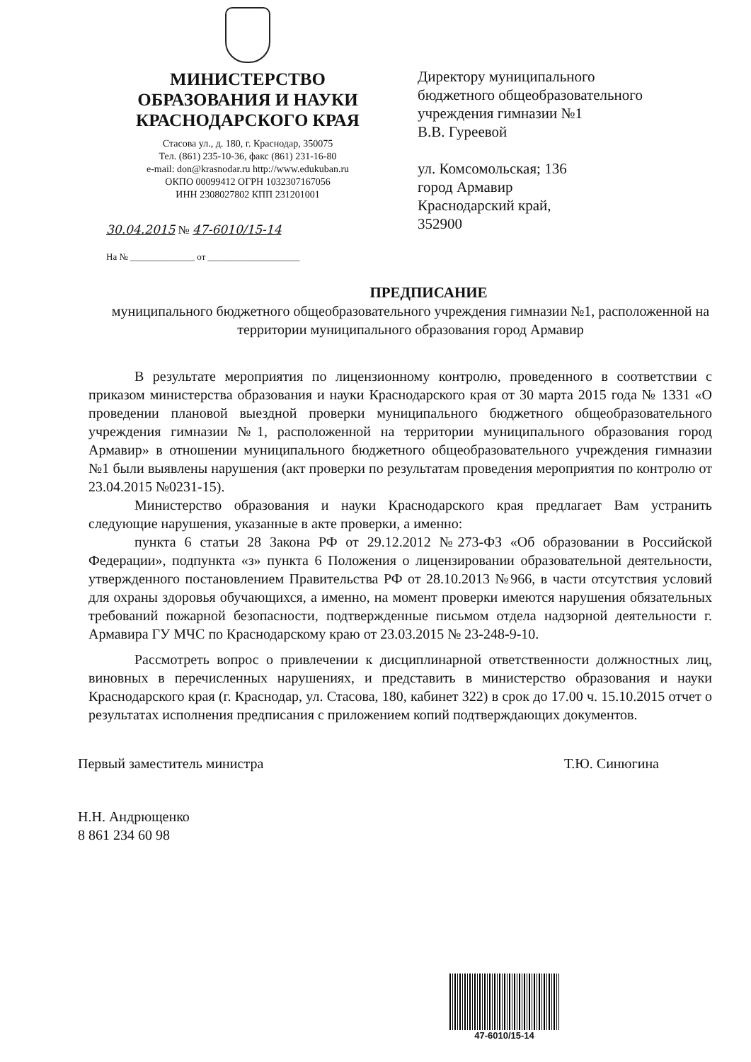МИНИСТЕРСТВО
ОБРАЗОВАНИЯ И НАУКИ
КРАСНОДАРСКОГО КРАЯ
Стасова ул., д. 180, г. Краснодар, 350075
Тел. (861) 235-10-36, факс (861) 231-16-80
e-mail: don@krasnodar.ru http://www.edukuban.ru
ОКПО 00099412 ОГРН 1032307167056
ИНН 2308027802 КПП 231201001
30.04.2015 № 47-6010/15-14
На № ______________ от ____________________
Директору муниципального
бюджетного общеобразовательного
учреждения гимназии №1
В.В. Гуреевой
ул. Комсомольская; 136
город Армавир
Краснодарский край,
352900
ПРЕДПИСАНИЕ
муниципального бюджетного общеобразовательного учреждения гимназии №1, расположенной на территории муниципального образования город Армавир
В результате мероприятия по лицензионному контролю, проведенного в соответствии с приказом министерства образования и науки Краснодарского края от 30 марта 2015 года № 1331 «О проведении плановой выездной проверки муниципального бюджетного общеобразовательного учреждения гимназии №1, расположенной на территории муниципального образования город Армавир» в отношении муниципального бюджетного общеобразовательного учреждения гимназии №1 были выявлены нарушения (акт проверки по результатам проведения мероприятия по контролю от 23.04.2015 №0231-15).
Министерство образования и науки Краснодарского края предлагает Вам устранить следующие нарушения, указанные в акте проверки, а именно:
пункта 6 статьи 28 Закона РФ от 29.12.2012 №273-ФЗ «Об образовании в Российской Федерации», подпункта «з» пункта 6 Положения о лицензировании образовательной деятельности, утвержденного постановлением Правительства РФ от 28.10.2013 №966, в части отсутствия условий для охраны здоровья обучающихся, а именно, на момент проверки имеются нарушения обязательных требований пожарной безопасности, подтвержденные письмом отдела надзорной деятельности г. Армавира ГУ МЧС по Краснодарскому краю от 23.03.2015 № 23-248-9-10.
Рассмотреть вопрос о привлечении к дисциплинарной ответственности должностных лиц, виновных в перечисленных нарушениях, и представить в министерство образования и науки Краснодарского края (г. Краснодар, ул. Стасова, 180, кабинет 322) в срок до 17.00 ч. 15.10.2015 отчет о результатах исполнения предписания с приложением копий подтверждающих документов.
Первый заместитель министра Т.Ю. Синюгина
Н.Н. Андрющенко
8 861 234 60 98
47-6010/15-14